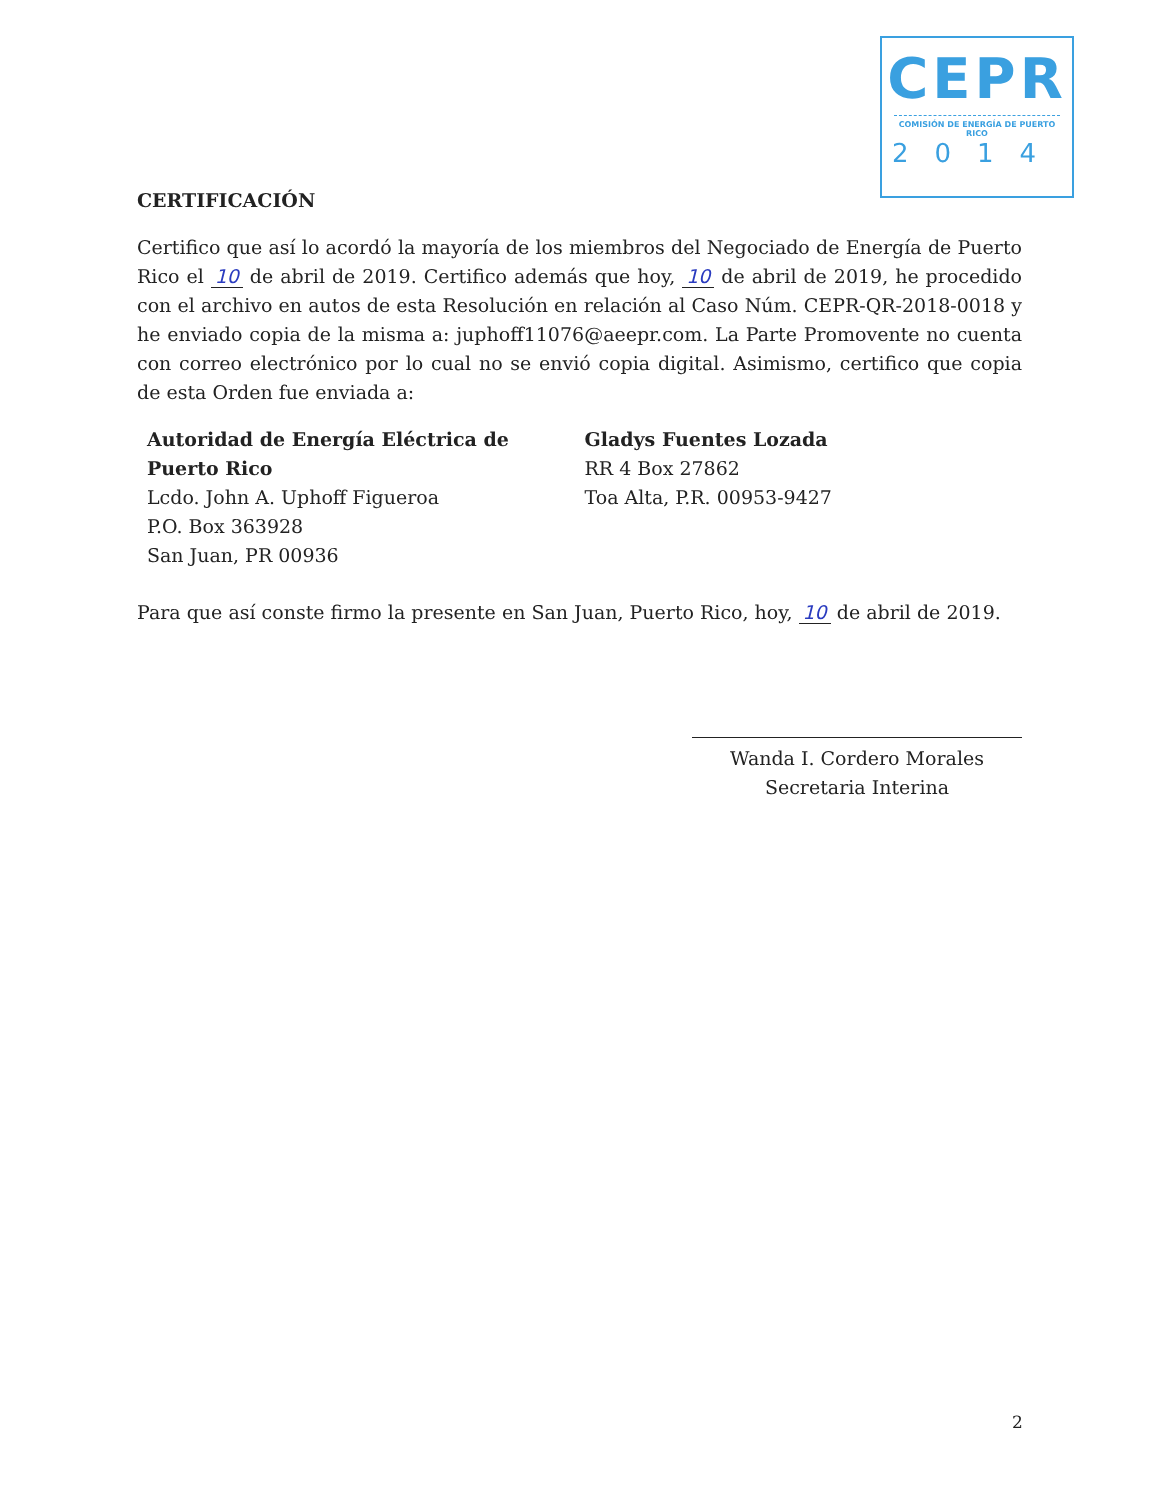CEPR
COMISIÓN DE ENERGÍA DE PUERTO RICO
2014
CERTIFICACIÓN
Certifico que así lo acordó la mayoría de los miembros del Negociado de Energía de Puerto Rico el 10 de abril de 2019. Certifico además que hoy, 10 de abril de 2019, he procedido con el archivo en autos de esta Resolución en relación al Caso Núm. CEPR-QR-2018-0018 y he enviado copia de la misma a: juphoff11076@aeepr.com. La Parte Promovente no cuenta con correo electrónico por lo cual no se envió copia digital. Asimismo, certifico que copia de esta Orden fue enviada a:
Autoridad de Energía Eléctrica de
Puerto Rico
Lcdo. John A. Uphoff Figueroa
P.O. Box 363928
San Juan, PR 00936
Gladys Fuentes Lozada
RR 4 Box 27862
Toa Alta, P.R. 00953-9427
Para que así conste firmo la presente en San Juan, Puerto Rico, hoy, 10 de abril de 2019.
Wanda I. Cordero Morales
Secretaria Interina
2